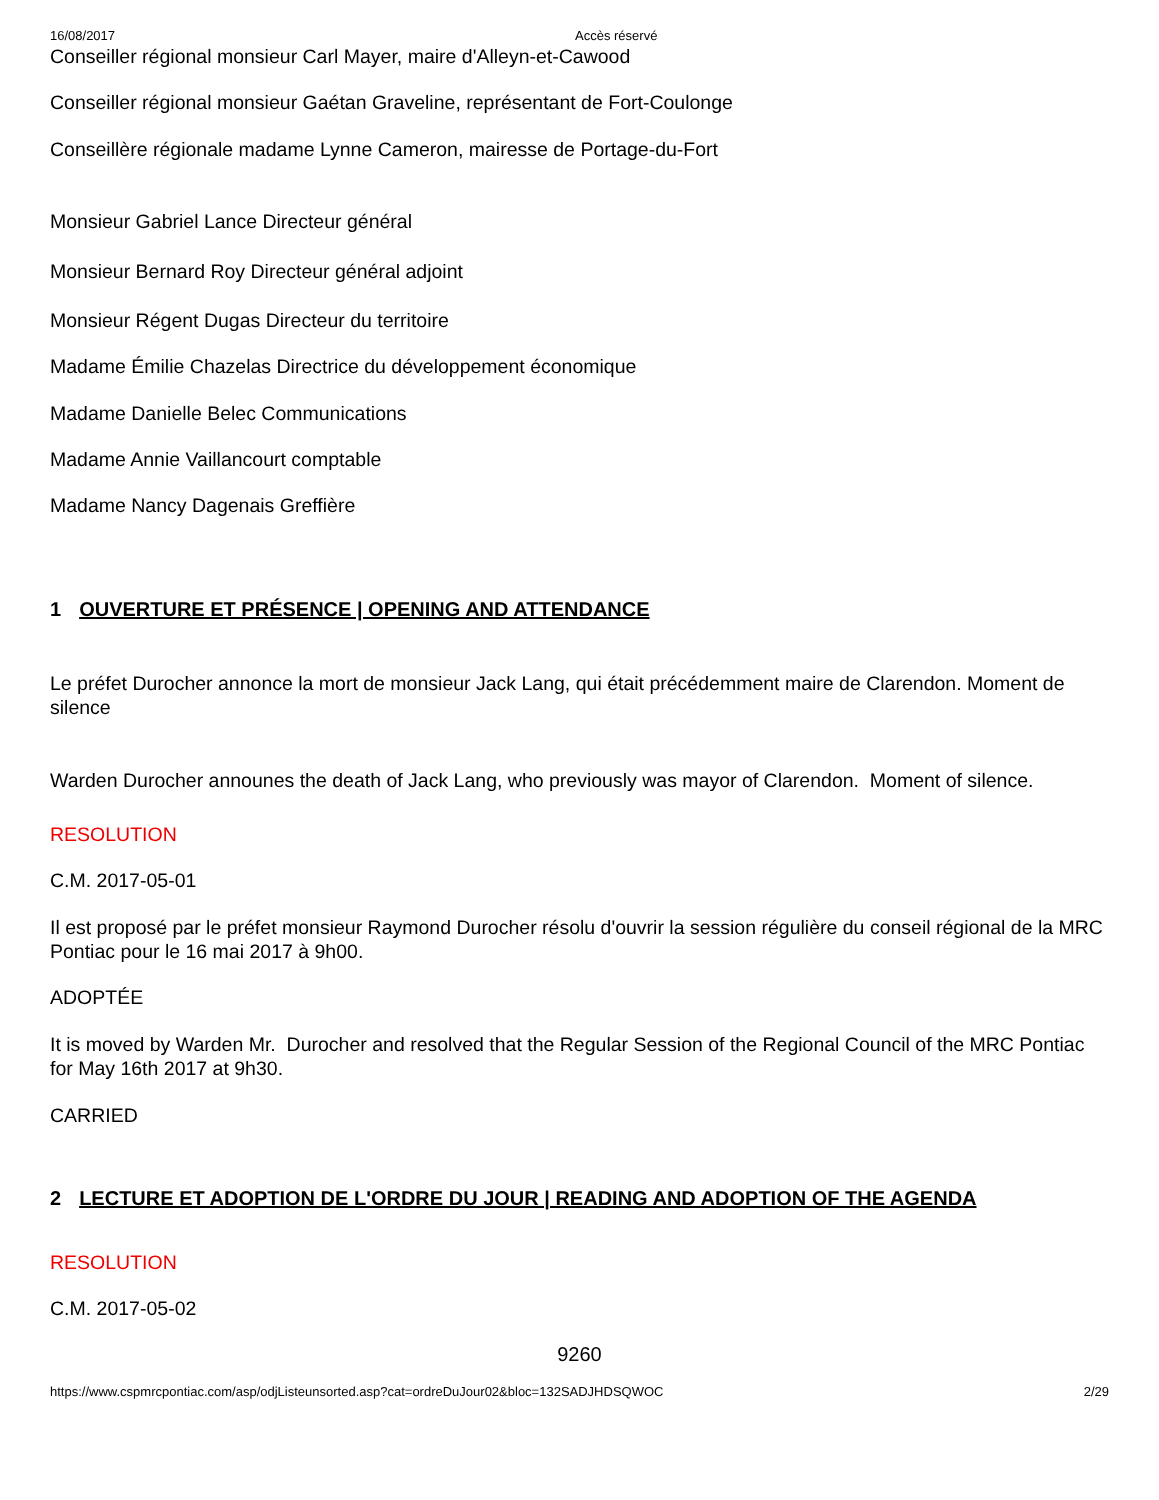16/08/2017 Accès réservé
Conseiller régional monsieur Carl Mayer, maire d'Alleyn-et-Cawood
Conseiller régional monsieur Gaétan Graveline, représentant de Fort-Coulonge
Conseillère régionale madame Lynne Cameron, mairesse de Portage-du-Fort
Monsieur Gabriel Lance Directeur général
Monsieur Bernard Roy Directeur général adjoint
Monsieur Régent Dugas Directeur du territoire
Madame Émilie Chazelas Directrice du développement économique
Madame Danielle Belec Communications
Madame Annie Vaillancourt comptable
Madame Nancy Dagenais Greffière
1 OUVERTURE ET PRÉSENCE | OPENING AND ATTENDANCE
Le préfet Durocher annonce la mort de monsieur Jack Lang, qui était précédemment maire de Clarendon. Moment de silence
Warden Durocher announes the death of Jack Lang, who previously was mayor of Clarendon. Moment of silence.
RESOLUTION
C.M. 2017-05-01
Il est proposé par le préfet monsieur Raymond Durocher résolu d'ouvrir la session régulière du conseil régional de la MRC Pontiac pour le 16 mai 2017 à 9h00.
ADOPTÉE
It is moved by Warden Mr. Durocher and resolved that the Regular Session of the Regional Council of the MRC Pontiac for May 16th 2017 at 9h30.
CARRIED
2 LECTURE ET ADOPTION DE L'ORDRE DU JOUR | READING AND ADOPTION OF THE AGENDA
RESOLUTION
C.M. 2017-05-02
9260
https://www.cspmrcpontiac.com/asp/odjListeunsorted.asp?cat=ordreDuJour02&bloc=132SADJHDSQWOC 2/29